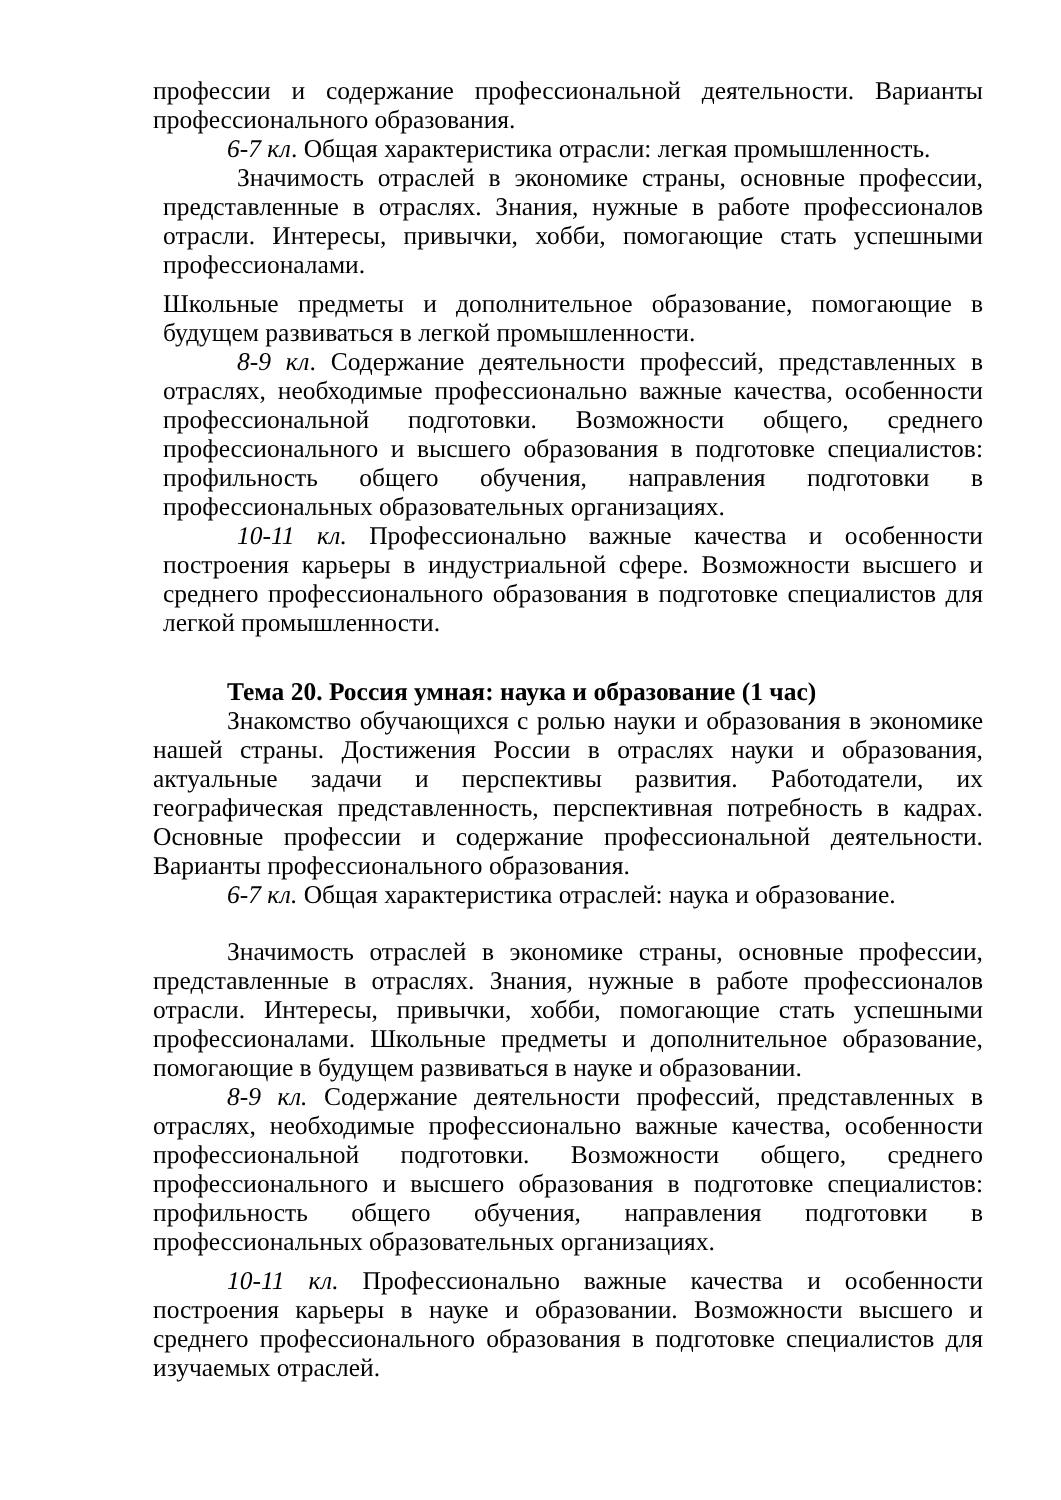профессии и содержание профессиональной деятельности. Варианты профессионального образования.
6-7 кл. Общая характеристика отрасли: легкая промышленность.
Значимость отраслей в экономике страны, основные профессии, представленные в отраслях. Знания, нужные в работе профессионалов отрасли. Интересы, привычки, хобби, помогающие стать успешными профессионалами.
Школьные предметы и дополнительное образование, помогающие в будущем развиваться в легкой промышленности.
8-9 кл. Содержание деятельности профессий, представленных в отраслях, необходимые профессионально важные качества, особенности профессиональной подготовки. Возможности общего, среднего профессионального и высшего образования в подготовке специалистов: профильность общего обучения, направления подготовки в профессиональных образовательных организациях.
10-11 кл. Профессионально важные качества и особенности построения карьеры в индустриальной сфере. Возможности высшего и среднего профессионального образования в подготовке специалистов для легкой промышленности.
Тема 20. Россия умная: наука и образование (1 час)
Знакомство обучающихся с ролью науки и образования в экономике нашей страны. Достижения России в отраслях науки и образования, актуальные задачи и перспективы развития. Работодатели, их географическая представленность, перспективная потребность в кадрах. Основные профессии и содержание профессиональной деятельности. Варианты профессионального образования.
6-7 кл. Общая характеристика отраслей: наука и образование.
Значимость отраслей в экономике страны, основные профессии, представленные в отраслях. Знания, нужные в работе профессионалов отрасли. Интересы, привычки, хобби, помогающие стать успешными профессионалами. Школьные предметы и дополнительное образование, помогающие в будущем развиваться в науке и образовании.
8-9 кл. Содержание деятельности профессий, представленных в отраслях, необходимые профессионально важные качества, особенности профессиональной подготовки. Возможности общего, среднего профессионального и высшего образования в подготовке специалистов: профильность общего обучения, направления подготовки в профессиональных образовательных организациях.
10-11 кл. Профессионально важные качества и особенности построения карьеры в науке и образовании. Возможности высшего и среднего профессионального образования в подготовке специалистов для изучаемых отраслей.